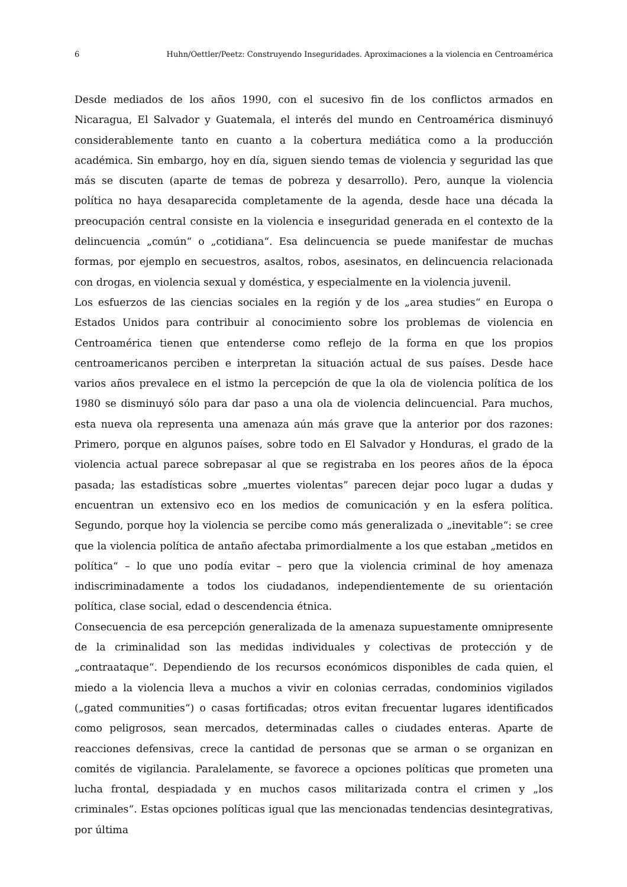6 Huhn/Oettler/Peetz: Construyendo Inseguridades. Aproximaciones a la violencia en Centroamérica
Desde mediados de los años 1990, con el sucesivo fin de los conflictos armados en Nicaragua, El Salvador y Guatemala, el interés del mundo en Centroamérica disminuyó considerablemente tanto en cuanto a la cobertura mediática como a la producción académica. Sin embargo, hoy en día, siguen siendo temas de violencia y seguridad las que más se discuten (aparte de temas de pobreza y desarrollo). Pero, aunque la violencia política no haya desaparecida completamente de la agenda, desde hace una década la preocupación central consiste en la violencia e inseguridad generada en el contexto de la delincuencia „común“ o „cotidiana“. Esa delincuencia se puede manifestar de muchas formas, por ejemplo en secuestros, asaltos, robos, asesinatos, en delincuencia relacionada con drogas, en violencia sexual y doméstica, y especialmente en la violencia juvenil.
Los esfuerzos de las ciencias sociales en la región y de los „area studies“ en Europa o Estados Unidos para contribuir al conocimiento sobre los problemas de violencia en Centroamérica tienen que entenderse como reflejo de la forma en que los propios centroamericanos perciben e interpretan la situación actual de sus países. Desde hace varios años prevalece en el istmo la percepción de que la ola de violencia política de los 1980 se disminuyó sólo para dar paso a una ola de violencia delincuencial. Para muchos, esta nueva ola representa una amenaza aún más grave que la anterior por dos razones: Primero, porque en algunos países, sobre todo en El Salvador y Honduras, el grado de la violencia actual parece sobrepasar al que se registraba en los peores años de la época pasada; las estadísticas sobre „muertes violentas” parecen dejar poco lugar a dudas y encuentran un extensivo eco en los medios de comunicación y en la esfera política. Segundo, porque hoy la violencia se percibe como más generalizada o „inevitable“: se cree que la violencia política de antaño afectaba primordialmente a los que estaban „metidos en política“ – lo que uno podía evitar – pero que la violencia criminal de hoy amenaza indiscriminadamente a todos los ciudadanos, independientemente de su orientación política, clase social, edad o descendencia étnica.
Consecuencia de esa percepción generalizada de la amenaza supuestamente omnipresente de la criminalidad son las medidas individuales y colectivas de protección y de „contraataque“. Dependiendo de los recursos económicos disponibles de cada quien, el miedo a la violencia lleva a muchos a vivir en colonias cerradas, condominios vigilados („gated communities“) o casas fortificadas; otros evitan frecuentar lugares identificados como peligrosos, sean mercados, determinadas calles o ciudades enteras. Aparte de reacciones defensivas, crece la cantidad de personas que se arman o se organizan en comités de vigilancia. Paralelamente, se favorece a opciones políticas que prometen una lucha frontal, despiadada y en muchos casos militarizada contra el crimen y „los criminales“. Estas opciones políticas igual que las mencionadas tendencias desintegrativas, por última